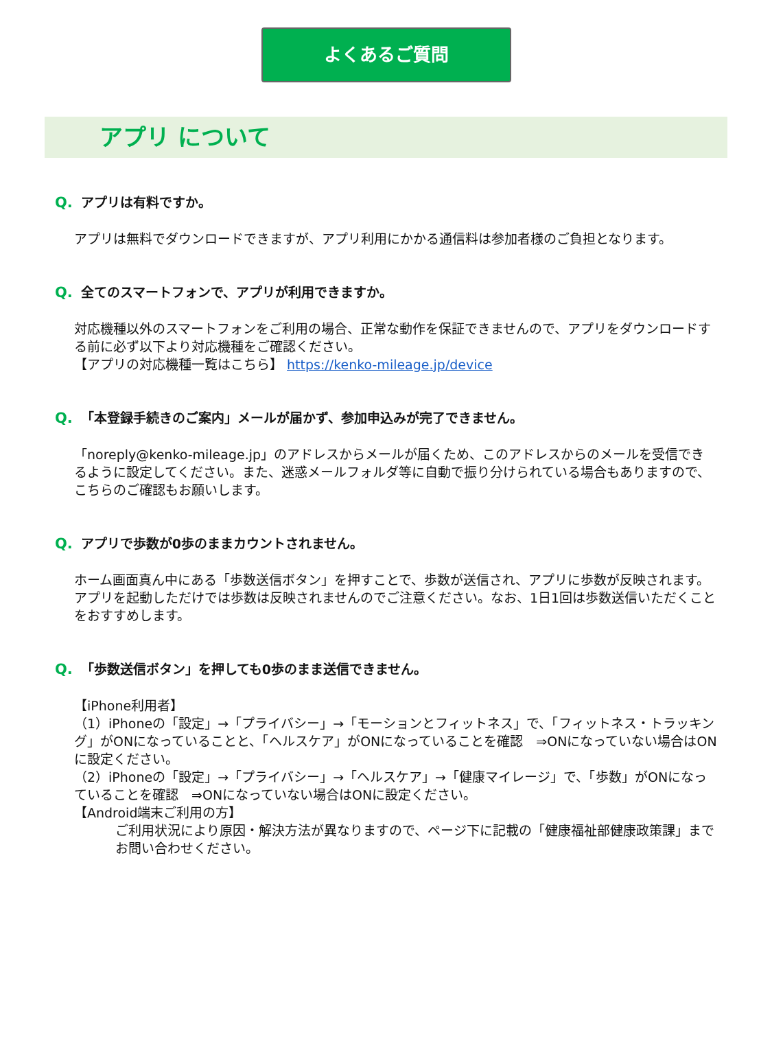よくあるご質問
アプリ について
Q. アプリは有料ですか。
アプリは無料でダウンロードできますが、アプリ利用にかかる通信料は参加者様のご負担となります。
Q. 全てのスマートフォンで、アプリが利用できますか。
対応機種以外のスマートフォンをご利用の場合、正常な動作を保証できませんので、アプリをダウンロードする前に必ず以下より対応機種をご確認ください。
【アプリの対応機種一覧はこちら】 https://kenko-mileage.jp/device
Q. 「本登録手続きのご案内」メールが届かず、参加申込みが完了できません。
「noreply@kenko-mileage.jp」のアドレスからメールが届くため、このアドレスからのメールを受信できるように設定してください。また、迷惑メールフォルダ等に自動で振り分けられている場合もありますので、こちらのご確認もお願いします。
Q. アプリで歩数が0歩のままカウントされません。
ホーム画面真ん中にある「歩数送信ボタン」を押すことで、歩数が送信され、アプリに歩数が反映されます。アプリを起動しただけでは歩数は反映されませんのでご注意ください。なお、1日1回は歩数送信いただくことをおすすめします。
Q. 「歩数送信ボタン」を押しても0歩のまま送信できません。
【iPhone利用者】
（1）iPhoneの「設定」→「プライバシー」→「モーションとフィットネス」で、「フィットネス・トラッキング」がONになっていることと、「ヘルスケア」がONになっていることを確認　⇒ONになっていない場合はONに設定ください。
（2）iPhoneの「設定」→「プライバシー」→「ヘルスケア」→「健康マイレージ」で、「歩数」がONになっていることを確認　⇒ONになっていない場合はONに設定ください。
【Android端末ご利用の方】
ご利用状況により原因・解決方法が異なりますので、ページ下に記載の「健康福祉部健康政策課」までお問い合わせください。